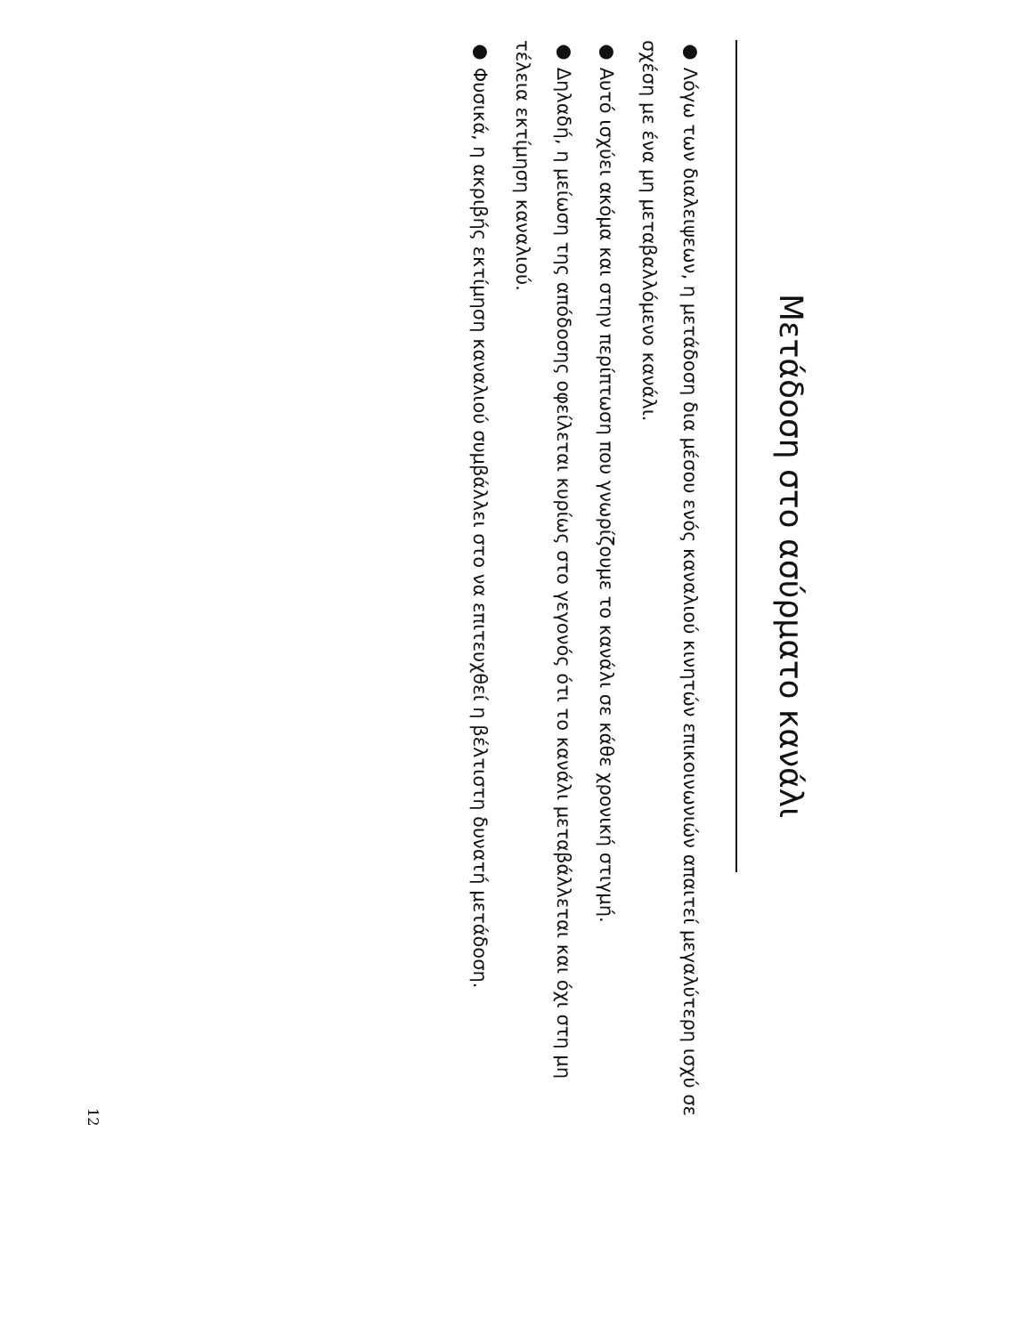Μετάδοση στο ασύρματο κανάλι
● Λόγω των διαλειψεων, η μετάδοση δια μέσου ενός καναλιού κινητών επικοινωνιών απαιτεί μεγαλύτερη ισχύ σε σχέση με ένα μη μεταβαλλόμενο κανάλι.
● Αυτό ισχύει ακόμα και στην περίπτωση που γνωρίζουμε το κανάλι σε κάθε χρονική στιγμή.
● Δηλαδή, η μείωση της απόδοσης οφείλεται κυρίως στο γεγονός ότι το κανάλι μεταβάλλεται και όχι στη μη τέλεια εκτίμηση καναλιού.
● Φυσικά, η ακριβής εκτίμηση καναλιού συμβάλλει στο να επιτευχθεί η βέλτιστη δυνατή μετάδοση.
12